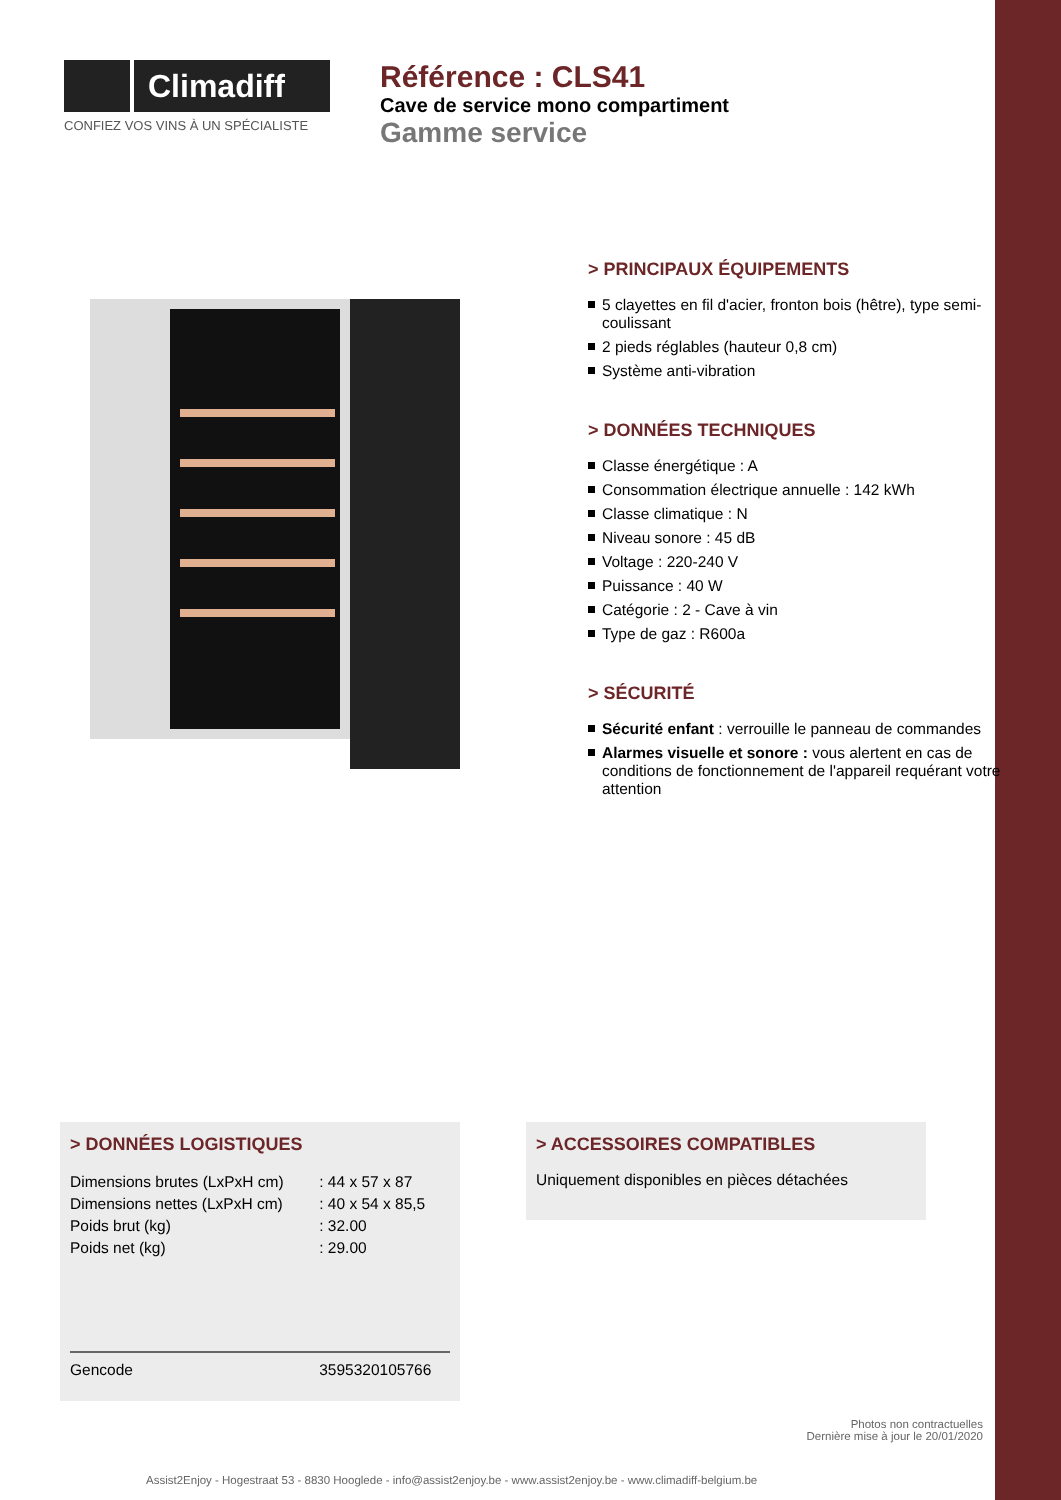Climadiff
CONFIEZ VOS VINS À UN SPÉCIALISTE
Référence : CLS41
Cave de service mono compartiment
Gamme service
> PRINCIPAUX ÉQUIPEMENTS
5 clayettes en fil d'acier, fronton bois (hêtre), type semi-coulissant
2 pieds réglables (hauteur 0,8 cm)
Système anti-vibration
> DONNÉES TECHNIQUES
Classe énergétique : A
Consommation électrique annuelle : 142 kWh
Classe climatique : N
Niveau sonore : 45 dB
Voltage : 220-240 V
Puissance : 40 W
Catégorie : 2 - Cave à vin
Type de gaz : R600a
> SÉCURITÉ
Sécurité enfant : verrouille le panneau de commandes
Alarmes visuelle et sonore : vous alertent en cas de conditions de fonctionnement de l'appareil requérant votre attention
> DONNÉES LOGISTIQUES
| Dimensions brutes (LxPxH cm) | : 44 x 57 x 87 |
| Dimensions nettes (LxPxH cm) | : 40 x 54 x 85,5 |
| Poids brut (kg) | : 32.00 |
| Poids net (kg) | : 29.00 |
| Gencode | 3595320105766 |
> ACCESSOIRES COMPATIBLES
Uniquement disponibles en pièces détachées
Photos non contractuelles
Dernière mise à jour le 20/01/2020
Assist2Enjoy - Hogestraat 53 - 8830 Hooglede - info@assist2enjoy.be - www.assist2enjoy.be - www.climadiff-belgium.be